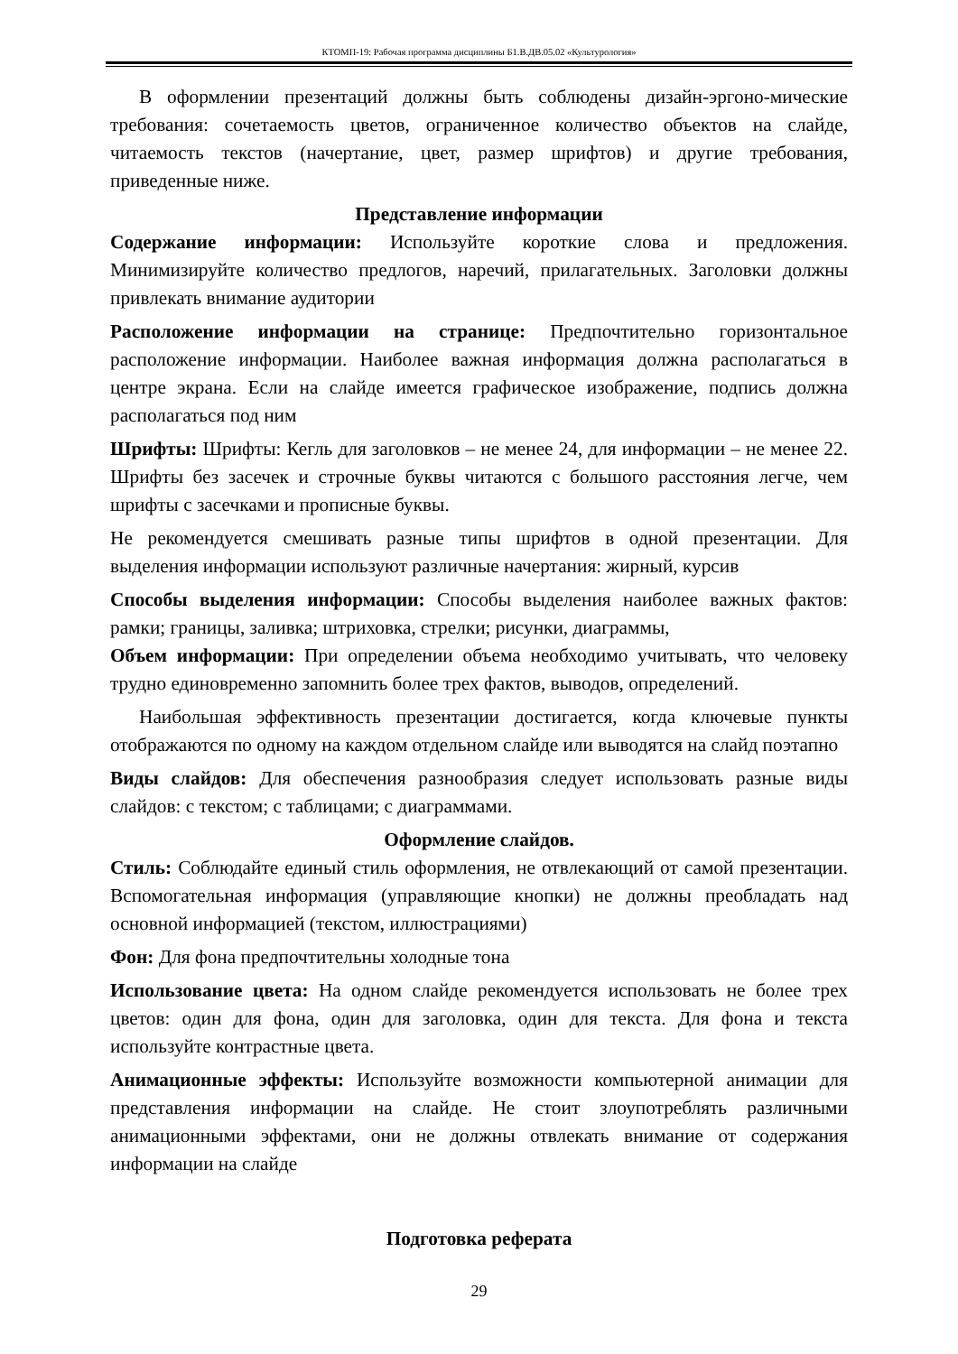КТОМП-19: Рабочая программа дисциплины Б1.В.ДВ.05.02 «Культурология»
В оформлении презентаций должны быть соблюдены дизайн-эргоно-мические требования: сочетаемость цветов, ограниченное количество объектов на слайде, читаемость текстов (начертание, цвет, размер шрифтов) и другие требования, приведенные ниже.
Представление информации
Содержание информации: Используйте короткие слова и предложения. Минимизируйте количество предлогов, наречий, прилагательных. Заголовки должны привлекать внимание аудитории
Расположение информации на странице: Предпочтительно горизонтальное расположение информации. Наиболее важная информация должна располагаться в центре экрана. Если на слайде имеется графическое изображение, подпись должна располагаться под ним
Шрифты: Шрифты: Кегль для заголовков – не менее 24, для информации – не менее 22. Шрифты без засечек и строчные буквы читаются с большого расстояния легче, чем шрифты с засечками и прописные буквы.
Не рекомендуется смешивать разные типы шрифтов в одной презентации. Для выделения информации используют различные начертания: жирный, курсив
Способы выделения информации: Способы выделения наиболее важных фактов: рамки; границы, заливка; штриховка, стрелки; рисунки, диаграммы,
Объем информации: При определении объема необходимо учитывать, что человеку трудно единовременно запомнить более трех фактов, выводов, определений.
Наибольшая эффективность презентации достигается, когда ключевые пункты отображаются по одному на каждом отдельном слайде или выводятся на слайд поэтапно
Виды слайдов: Для обеспечения разнообразия следует использовать разные виды слайдов: с текстом; с таблицами; с диаграммами.
Оформление слайдов.
Стиль: Соблюдайте единый стиль оформления, не отвлекающий от самой презентации. Вспомогательная информация (управляющие кнопки) не должны преобладать над основной информацией (текстом, иллюстрациями)
Фон: Для фона предпочтительны холодные тона
Использование цвета: На одном слайде рекомендуется использовать не более трех цветов: один для фона, один для заголовка, один для текста. Для фона и текста используйте контрастные цвета.
Анимационные эффекты: Используйте возможности компьютерной анимации для представления информации на слайде. Не стоит злоупотреблять различными анимационными эффектами, они не должны отвлекать внимание от содержания информации на слайде
Подготовка реферата
29